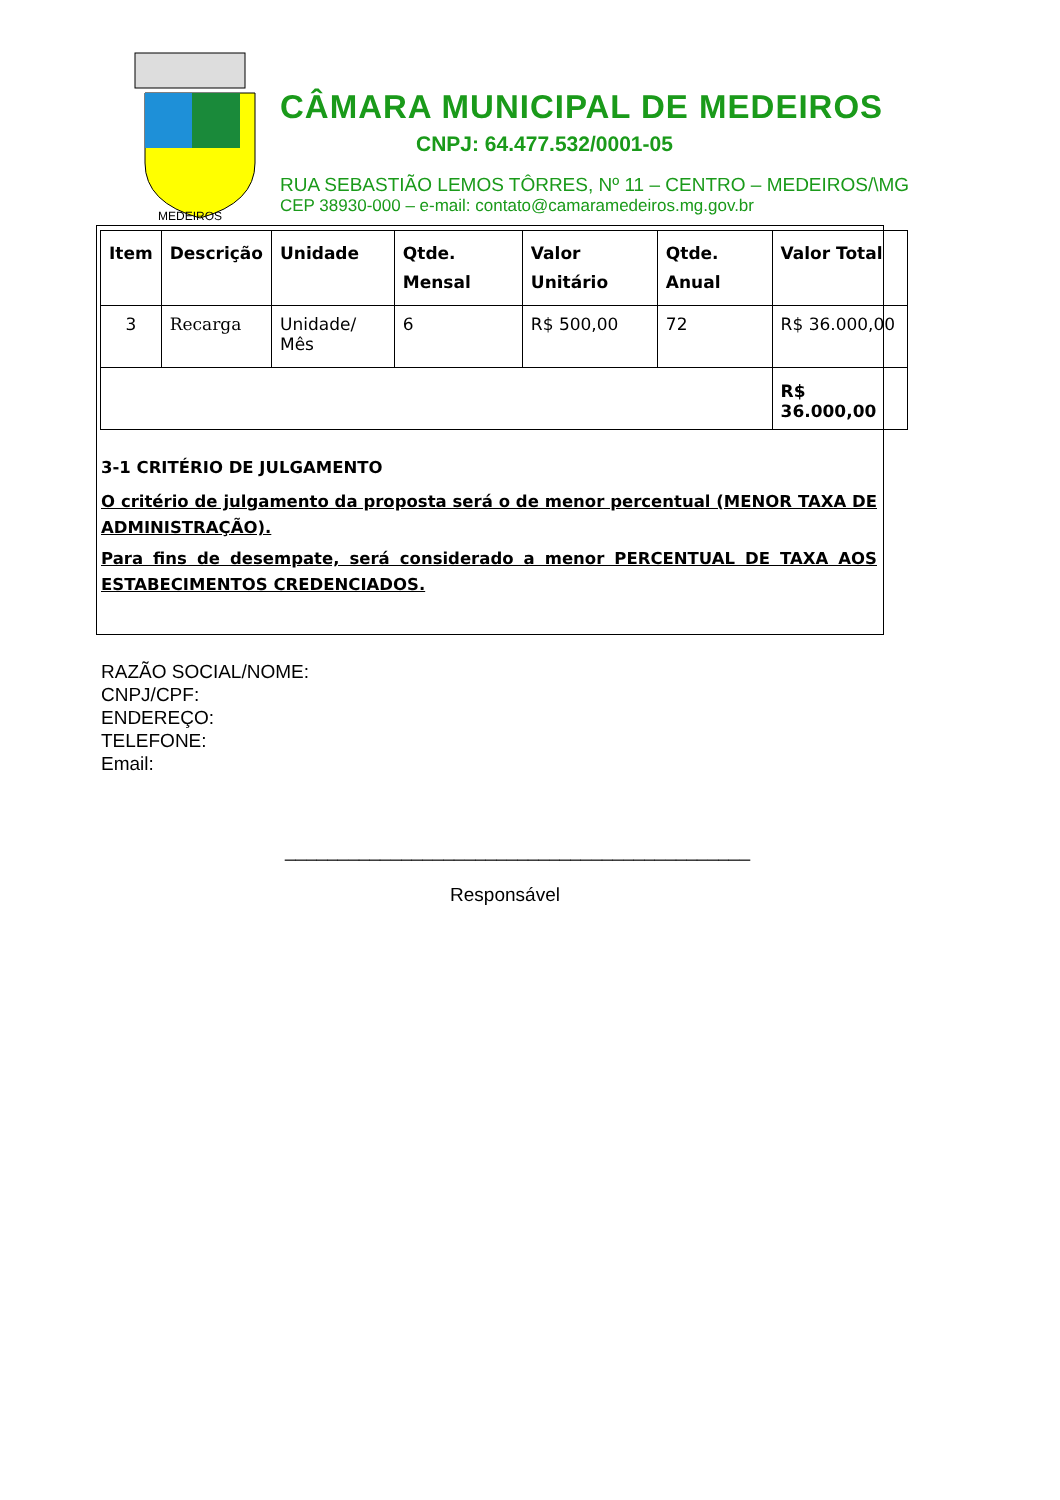MEDEIROS
CÂMARA MUNICIPAL DE MEDEIROS
CNPJ: 64.477.532/0001-05
RUA SEBASTIÃO LEMOS TÔRRES, Nº 11 – CENTRO – MEDEIROS/\MG
CEP 38930-000 – e-mail: contato@camaramedeiros.mg.gov.br
| Item | Descrição | Unidade | Qtde. Mensal | Valor Unitário | Qtde. Anual | Valor Total |
| --- | --- | --- | --- | --- | --- | --- |
| 3 | Recarga | Unidade/ Mês | 6 | R$ 500,00 | 72 | R$ 36.000,00 |
| | | | | | | R$ 36.000,00 |
3-1 CRITÉRIO DE JULGAMENTO
O critério de julgamento da proposta será o de menor percentual (MENOR TAXA DE ADMINISTRAÇÃO).
Para fins de desempate, será considerado a menor PERCENTUAL DE TAXA AOS ESTABECIMENTOS CREDENCIADOS.
RAZÃO SOCIAL/NOME:
CNPJ/CPF:
ENDEREÇO:
TELEFONE:
Email:
____________________________________________
Responsável